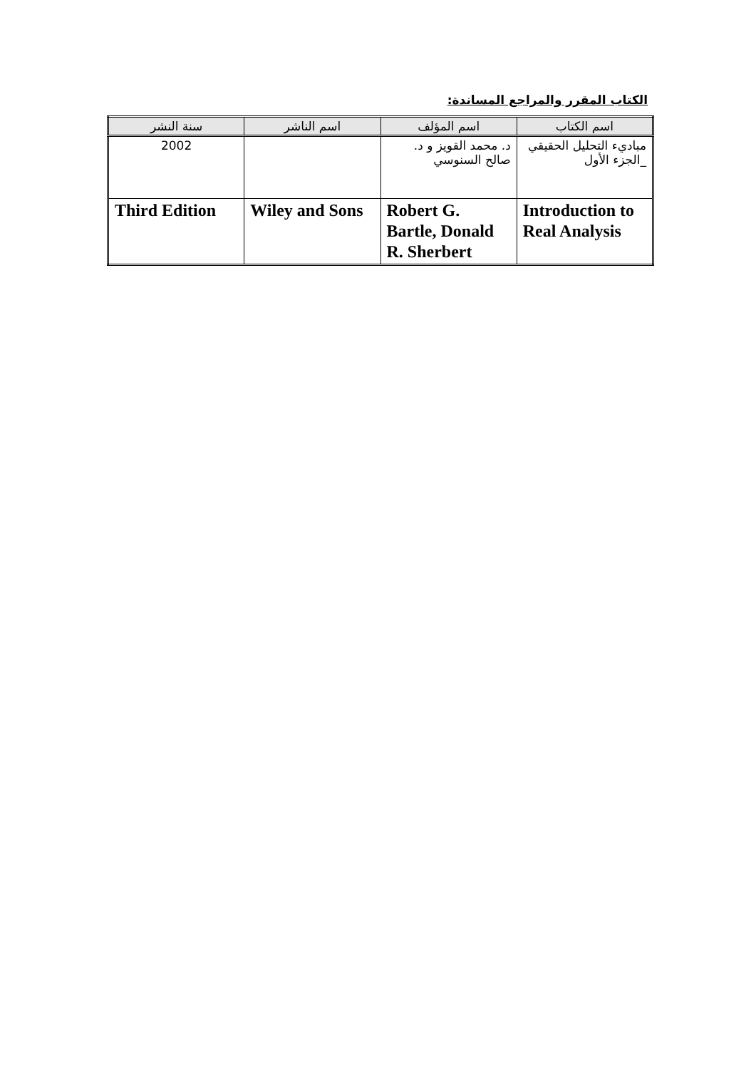الكتاب المقرر والمراجع المساندة:
| اسم الكتاب | اسم المؤلف | اسم الناشر | سنة النشر |
| --- | --- | --- | --- |
| مباديء التحليل الحقيقي _الجزء الأول | د. محمد القويز و د. صالح السنوسي | | 2002 |
| Introduction to Real Analysis | Robert G. Bartle, Donald R. Sherbert | Wiley and Sons | Third Edition |